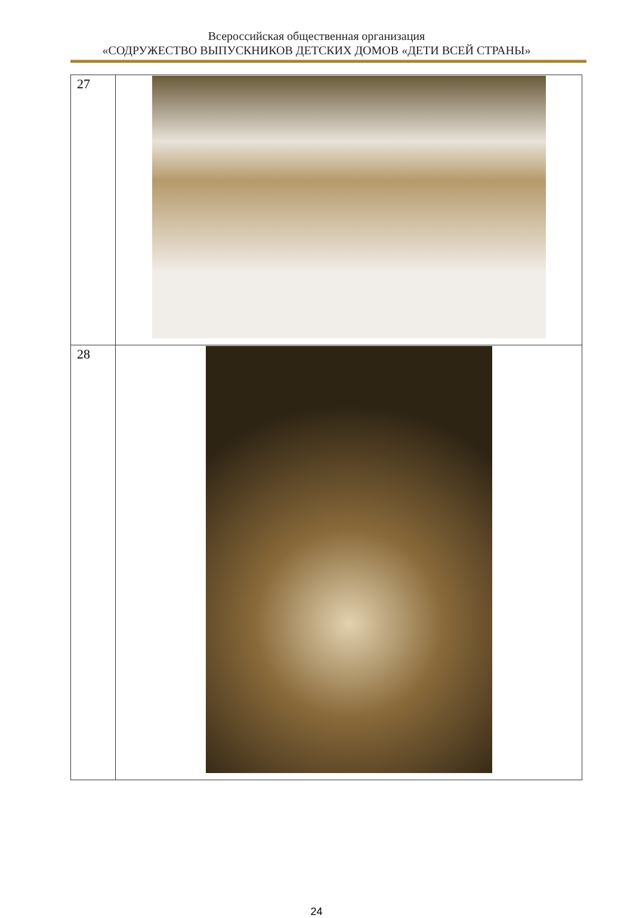Всероссийская общественная организация
«СОДРУЖЕСТВО ВЫПУСКНИКОВ ДЕТСКИХ ДОМОВ «ДЕТИ ВСЕЙ СТРАНЫ»
| 27 | |
| 28 | |
24